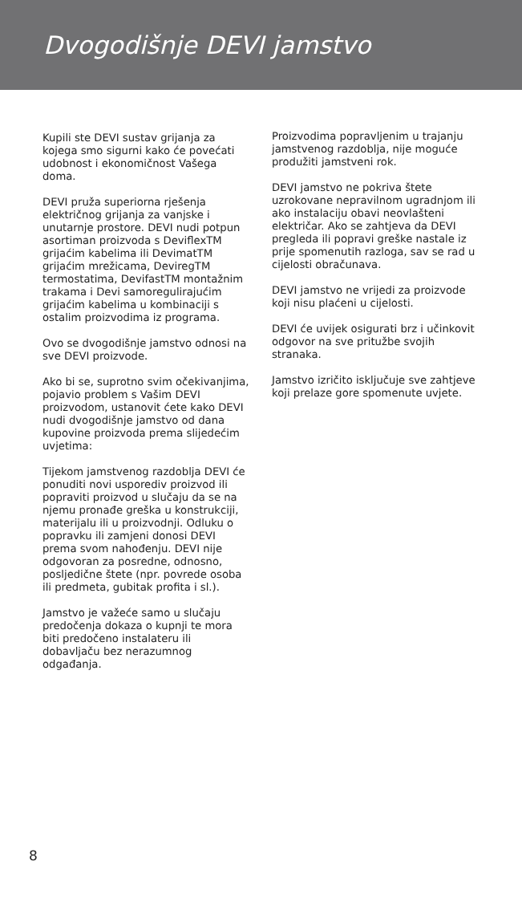Dvogodišnje DEVI jamstvo
Kupili ste DEVI sustav grijanja za kojega smo sigurni kako će povećati udobnost i ekonomičnost Vašega doma.
DEVI pruža superiorna rješenja električnog grijanja za vanjske i unutarnje prostore. DEVI nudi potpun asortiman proizvoda s DeviflexTM grijaćim kabelima ili DevimatTM grijaćim mrežicama, DeviregTM termostatima, DevifastTM montažnim trakama i Devi samoregulirajućim grijaćim kabelima u kombinaciji s ostalim proizvodima iz programa.
Ovo se dvogodišnje jamstvo odnosi na sve DEVI proizvode.
Ako bi se, suprotno svim očekivanjima, pojavio problem s Vašim DEVI proizvodom, ustanovit ćete kako DEVI nudi dvogodišnje jamstvo od dana kupovine proizvoda prema slijedećim uvjetima:
Tijekom jamstvenog razdoblja DEVI će ponuditi novi usporediv proizvod ili popraviti proizvod u slučaju da se na njemu pronađe greška u konstrukciji, materijalu ili u proizvodnji. Odluku o popravku ili zamjeni donosi DEVI prema svom nahođenju. DEVI nije odgovoran za posredne, odnosno, posljedične štete (npr. povrede osoba ili predmeta, gubitak profita i sl.).
Jamstvo je važeće samo u slučaju predočenja dokaza o kupnji te mora biti predočeno instalateru ili dobavljaču bez nerazumnog odgađanja.
Proizvodima popravljenim u trajanju jamstvenog razdoblja, nije moguće produžiti jamstveni rok.
DEVI jamstvo ne pokriva štete uzrokovane nepravilnom ugradnjom ili ako instalaciju obavi neovlašteni električar. Ako se zahtjeva da DEVI pregleda ili popravi greške nastale iz prije spomenutih razloga, sav se rad u cijelosti obračunava.
DEVI jamstvo ne vrijedi za proizvode koji nisu plaćeni u cijelosti.
DEVI će uvijek osigurati brz i učinkovit odgovor na sve pritužbe svojih stranaka.
Jamstvo izričito isključuje sve zahtjeve koji prelaze gore spomenute uvjete.
8